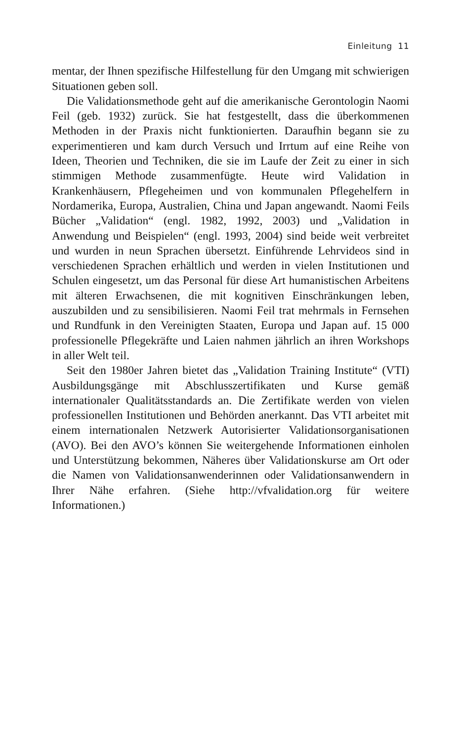Einleitung 11
mentar, der Ihnen spezifische Hilfestellung für den Umgang mit schwierigen Situationen geben soll.
Die Validationsmethode geht auf die amerikanische Gerontologin Naomi Feil (geb. 1932) zurück. Sie hat festgestellt, dass die überkommenen Methoden in der Praxis nicht funktionierten. Daraufhin begann sie zu experimentieren und kam durch Versuch und Irrtum auf eine Reihe von Ideen, Theorien und Techniken, die sie im Laufe der Zeit zu einer in sich stimmigen Methode zusammenfügte. Heute wird Validation in Krankenhäusern, Pflegeheimen und von kommunalen Pflegehelfern in Nordamerika, Europa, Australien, China und Japan angewandt. Naomi Feils Bücher „Validation“ (engl. 1982, 1992, 2003) und „Validation in Anwendung und Beispielen“ (engl. 1993, 2004) sind beide weit verbreitet und wurden in neun Sprachen übersetzt. Einführende Lehrvideos sind in verschiedenen Sprachen erhältlich und werden in vielen Institutionen und Schulen eingesetzt, um das Personal für diese Art humanistischen Arbeitens mit älteren Erwachsenen, die mit kognitiven Einschränkungen leben, auszubilden und zu sensibilisieren. Naomi Feil trat mehrmals in Fernsehen und Rundfunk in den Vereinigten Staaten, Europa und Japan auf. 15 000 professionelle Pflegekräfte und Laien nahmen jährlich an ihren Workshops in aller Welt teil.
Seit den 1980er Jahren bietet das „Validation Training Institute“ (VTI) Ausbildungsgänge mit Abschlusszertifikaten und Kurse gemäß internationaler Qualitätsstandards an. Die Zertifikate werden von vielen professionellen Institutionen und Behörden anerkannt. Das VTI arbeitet mit einem internationalen Netzwerk Autorisierter Validationsorganisationen (AVO). Bei den AVO’s können Sie weitergehende Informationen einholen und Unterstützung bekommen, Näheres über Validationskurse am Ort oder die Namen von Validationsanwenderinnen oder Validationsanwendern in Ihrer Nähe erfahren. (Siehe http://vfvalidation.org für weitere Informationen.)